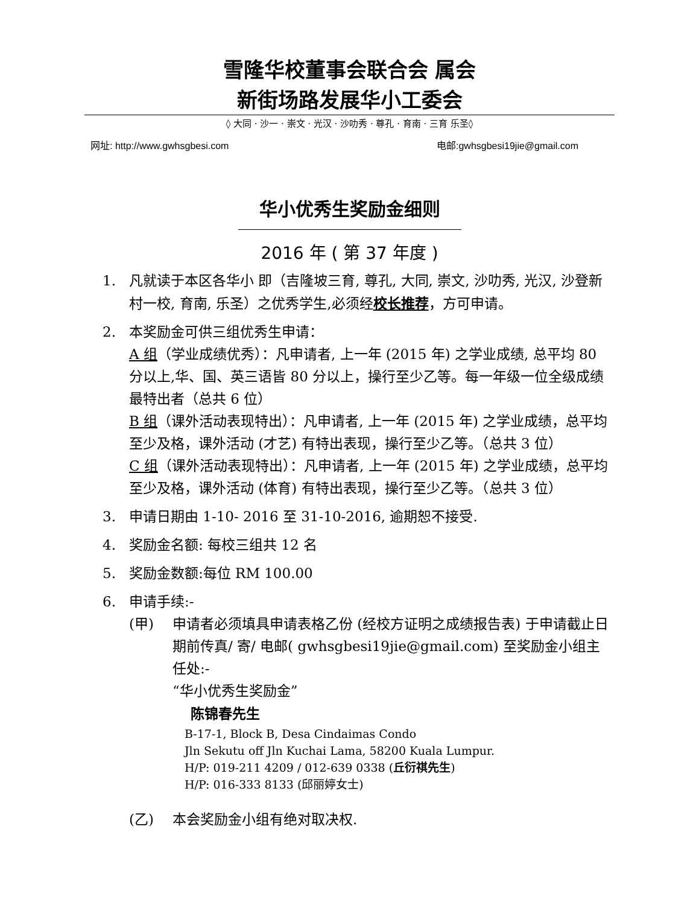雪隆华校董事会联合会 属会
新街场路发展华小工委会
◊ 大同 · 沙一 · 崇文 · 光汉 · 沙叻秀 · 尊孔 · 育南 · 三育 乐圣◊
网址: http://www.gwhsgbesi.com 电邮:gwhsgbesi19jie@gmail.com
华小优秀生奖励金细则
2016 年 ( 第 37 年度 )
1. 凡就读于本区各华小 即（吉隆坡三育, 尊孔, 大同, 崇文, 沙叻秀, 光汉, 沙登新村一校, 育南, 乐圣）之优秀学生,必须经校长推荐，方可申请。
2. 本奖励金可供三组优秀生申请：
A 组（学业成绩优秀）：凡申请者, 上一年 (2015 年) 之学业成绩, 总平均 80 分以上,华、国、英三语皆 80 分以上，操行至少乙等。每一年级一位全级成绩最特出者（总共 6 位）
B 组（课外活动表现特出）：凡申请者, 上一年 (2015 年) 之学业成绩，总平均至少及格，课外活动 (才艺) 有特出表现，操行至少乙等。（总共 3 位）
C 组（课外活动表现特出）：凡申请者, 上一年 (2015 年) 之学业成绩，总平均至少及格，课外活动 (体育) 有特出表现，操行至少乙等。（总共 3 位）
3. 申请日期由 1-10- 2016 至 31-10-2016, 逾期恕不接受.
4. 奖励金名额: 每校三组共 12 名
5. 奖励金数额:每位 RM 100.00
6. 申请手续:-
(甲) 申请者必须填具申请表格乙份 (经校方证明之成绩报告表) 于申请截止日期前传真/ 寄/ 电邮( gwhsgbesi19jie@gmail.com) 至奖励金小组主任处:-
“华小优秀生奖励金”
陈锦春先生
B-17-1, Block B, Desa Cindaimas Condo
Jln Sekutu off Jln Kuchai Lama, 58200 Kuala Lumpur.
H/P: 019-211 4209 / 012-639 0338 (丘衍祺先生)
H/P: 016-333 8133 (邱丽婷女士)
(乙) 本会奖励金小组有绝对取决权.